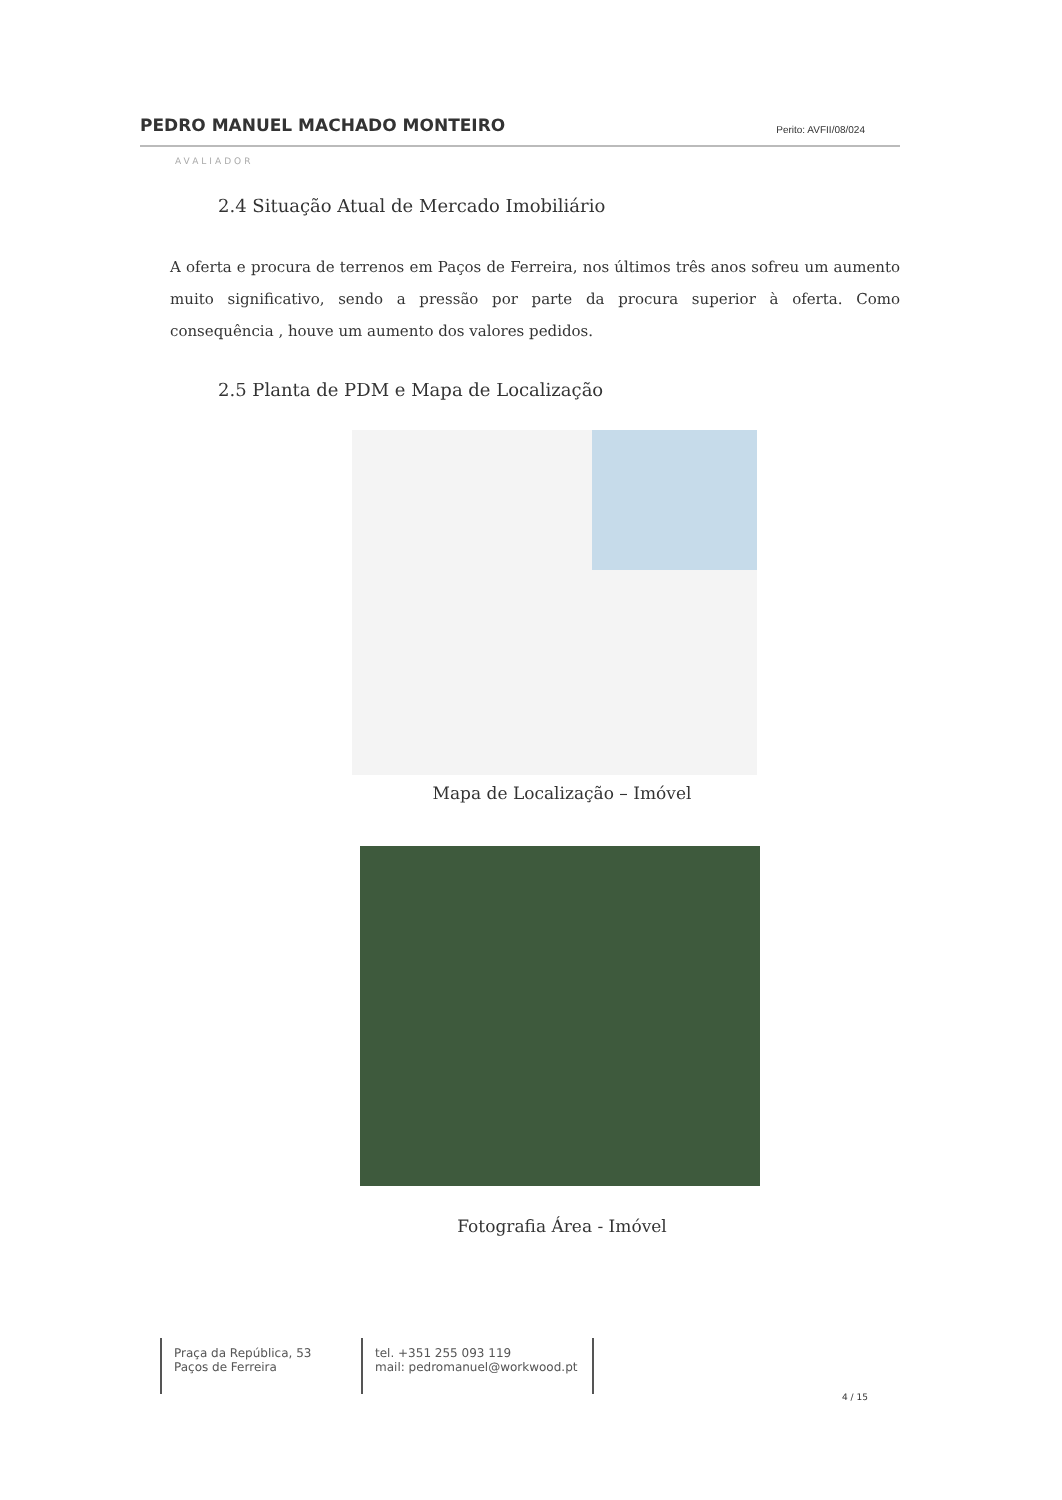PEDRO MANUEL MACHADO MONTEIRO Perito: AVFII/08/024
AVALIADOR
2.4 Situação Atual de Mercado Imobiliário
A oferta e procura de terrenos em Paços de Ferreira, nos últimos três anos sofreu um aumento muito significativo, sendo a pressão por parte da procura superior à oferta. Como consequência , houve um aumento dos valores pedidos.
2.5 Planta de PDM e Mapa de Localização
Mapa de Localização – Imóvel
Fotografia Área - Imóvel
Praça da República, 53
Paços de Ferreira
tel. +351 255 093 119
mail: pedromanuel@workwood.pt
4 / 15